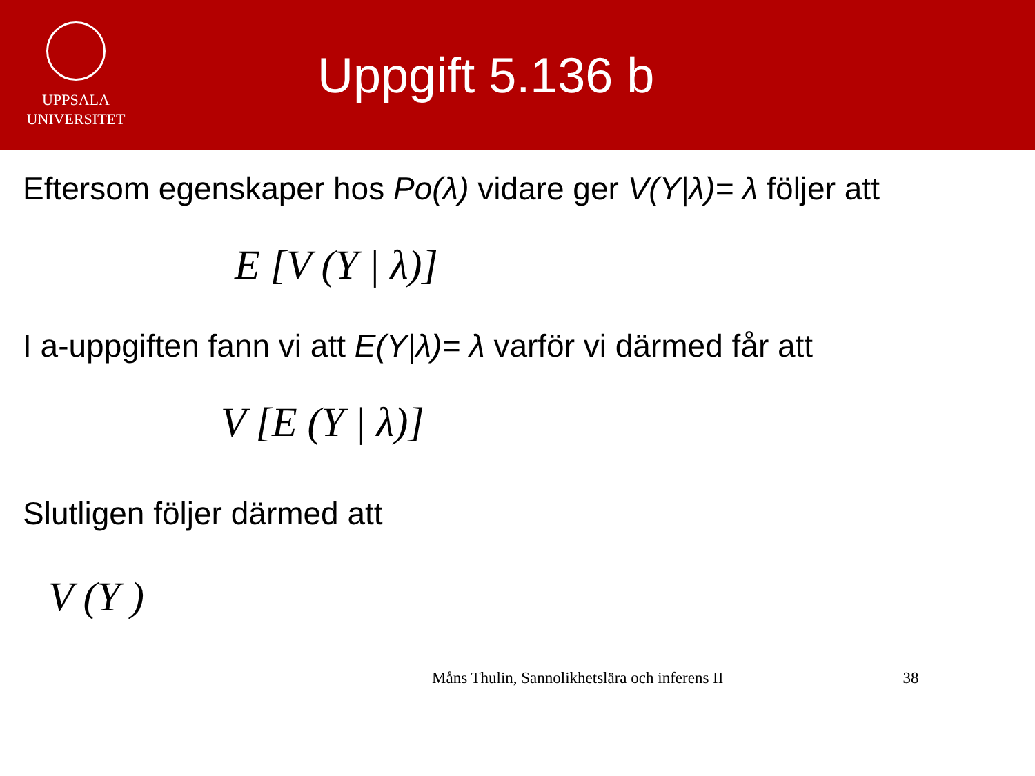UPPSALA
UNIVERSITET
Uppgift 5.136 b
Eftersom egenskaper hos Po(λ) vidare ger V(Y|λ)= λ följer att
E [V (Y | λ)]
I a-uppgiften fann vi att E(Y|λ)= λ varför vi därmed får att
V [E (Y | λ)]
Slutligen följer därmed att
V (Y )
Måns Thulin, Sannolikhetslära och inferens II 38